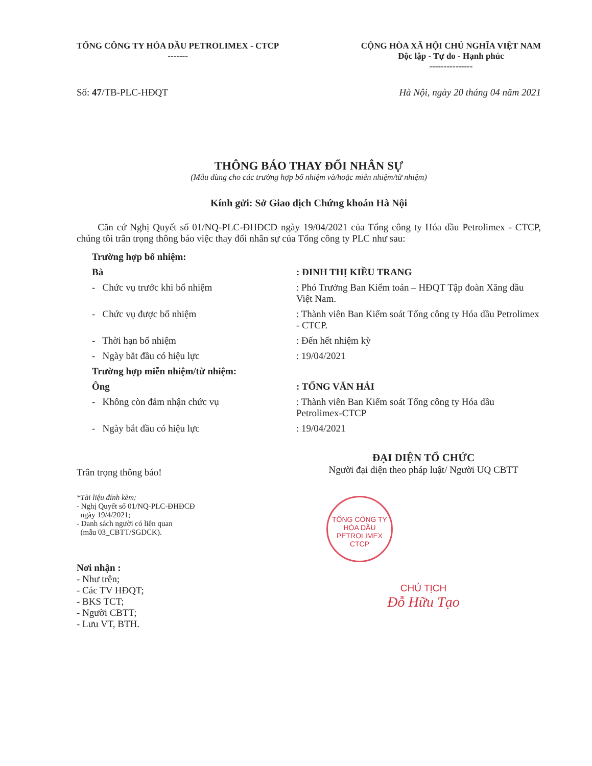TỔNG CÔNG TY HÓA DẦU PETROLIMEX - CTCP
-------
CỘNG HÒA XÃ HỘI CHỦ NGHĨA VIỆT NAM
Độc lập - Tự do - Hạnh phúc
---------------
Số: 47/TB-PLC-HĐQT Hà Nội, ngày 20 tháng 04 năm 2021
THÔNG BÁO THAY ĐỔI NHÂN SỰ
(Mẫu dùng cho các trường hợp bổ nhiệm và/hoặc miễn nhiệm/từ nhiệm)
Kính gửi: Sở Giao dịch Chứng khoán Hà Nội
Căn cứ Nghị Quyết số 01/NQ-PLC-ĐHĐCD ngày 19/04/2021 của Tổng công ty Hóa dầu Petrolimex - CTCP, chúng tôi trân trọng thông báo việc thay đổi nhân sự của Tổng công ty PLC như sau:
| Trường hợp bổ nhiệm: | |
| Bà | : ĐINH THỊ KIỀU TRANG |
| - Chức vụ trước khi bổ nhiệm | : Phó Trưởng Ban Kiểm toán – HĐQT Tập đoàn Xăng dầu Việt Nam. |
| - Chức vụ được bổ nhiệm | : Thành viên Ban Kiểm soát Tổng công ty Hóa dầu Petrolimex - CTCP. |
| - Thời hạn bổ nhiệm | : Đến hết nhiệm kỳ |
| - Ngày bắt đầu có hiệu lực | : 19/04/2021 |
| Trường hợp miễn nhiệm/từ nhiệm: | |
| Ông | : TỐNG VĂN HẢI |
| - Không còn đảm nhận chức vụ | : Thành viên Ban Kiểm soát Tổng công ty Hóa dầu Petrolimex-CTCP |
| - Ngày bắt đầu có hiệu lực | : 19/04/2021 |
Trân trọng thông báo!
*Tài liệu đính kèm:
- Nghị Quyết số 01/NQ-PLC-ĐHĐCĐ
ngày 19/4/2021;
- Danh sách người có liên quan
(mẫu 03_CBTT/SGDCK).
Nơi nhận :
- Như trên;
- Các TV HĐQT;
- BKS TCT;
- Người CBTT;
- Lưu VT, BTH.
ĐẠI DIỆN TỔ CHỨC
Người đại diện theo pháp luật/ Người UQ CBTT
TỔNG CÔNG TY
HÓA DẦU
PETROLIMEX
CTCP
CHỦ TỊCH
Đỗ Hữu Tạo